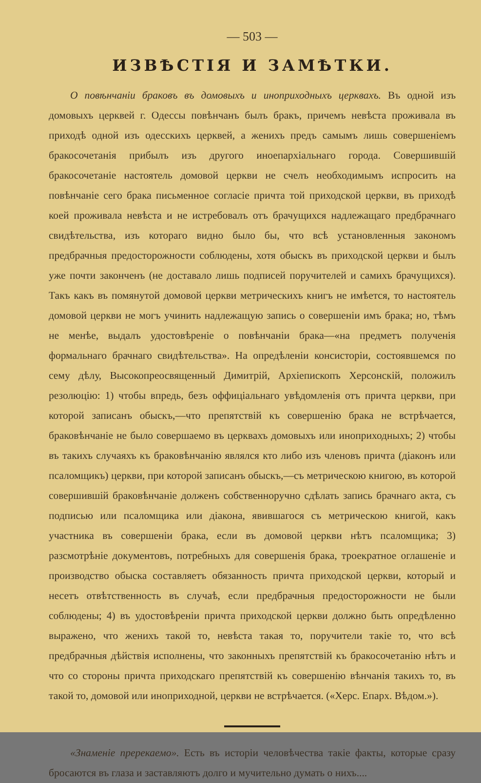— 503 —
ИЗВѢСТІЯ И ЗАМѢТКИ.
О повѣнчаніи браковъ въ домовыхъ и иноприходныхъ церквахъ. Въ одной изъ домовыхъ церквей г. Одессы повѣнчанъ былъ бракъ, причемъ невѣста проживала въ приходѣ одной изъ одесскихъ церквей, а женихъ предъ самымъ лишь совершеніемъ бракосочетанія прибылъ изъ другого иноепархіальнаго города. Совершившій бракосочетаніе настоятель домовой церкви не счелъ необходимымъ испросить на повѣнчаніе сего брака письменное согласіе причта той приходской церкви, въ приходѣ коей проживала невѣста и не истребовалъ отъ брачущихся надлежащаго предбрачнаго свидѣтельства, изъ котораго видно было бы, что всѣ установленныя закономъ предбрачныя предосторожности соблюдены, хотя обыскъ въ приходской церкви и былъ уже почти законченъ (не доставало лишь подписей поручителей и самихъ брачущихся). Такъ какъ въ помянутой домовой церкви метрическихъ книгъ не имѣется, то настоятель домовой церкви не могъ учинить надлежащую запись о совершеніи имъ брака; но, тѣмъ не менѣе, выдалъ удостовѣреніе о повѣнчаніи брака—«на предметъ полученія формальнаго брачнаго свидѣтельства». На опредѣленіи консисторіи, состоявшемся по сему дѣлу, Высокопреосвященный Димитрій, Архіепископъ Херсонскій, положилъ резолюцію: 1) чтобы впредь, безъ оффиціальнаго увѣдомленія отъ причта церкви, при которой записанъ обыскъ,—что препятствій къ совершенію брака не встрѣчается, браковѣнчаніе не было совершаемо въ церквахъ домовыхъ или иноприходныхъ; 2) чтобы въ такихъ случаяхъ къ браковѣнчанію являлся кто либо изъ членовъ причта (діаконъ или псаломщикъ) церкви, при которой записанъ обыскъ,—съ метрическою книгою, въ которой совершившій браковѣнчаніе долженъ собственноручно сдѣлать запись брачнаго акта, съ подписью или псаломщика или діакона, явившагося съ метрическою книгой, какъ участника въ совершеніи брака, если въ домовой церкви нѣтъ псаломщика; 3) разсмотрѣніе документовъ, потребныхъ для совершенія брака, троекратное оглашеніе и производство обыска составляетъ обязанность причта приходской церкви, который и несетъ отвѣтственность въ случаѣ, если предбрачныя предосторожности не были соблюдены; 4) въ удостовѣреніи причта приходской церкви должно быть опредѣленно выражено, что женихъ такой то, невѣста такая то, поручители такіе то, что всѣ предбрачныя дѣйствія исполнены, что законныхъ препятствій къ бракосочетанію нѣтъ и что со стороны причта приходскаго препятствій къ совершенію вѣнчанія такихъ то, въ такой то, домовой или иноприходной, церкви не встрѣчается. («Херс. Епарх. Вѣдом.»).
«Знаменіе пререкаемо». Есть въ исторіи человѣчества такіе факты, которые сразу бросаются въ глаза и заставляютъ долго и мучительно думать о нихъ....